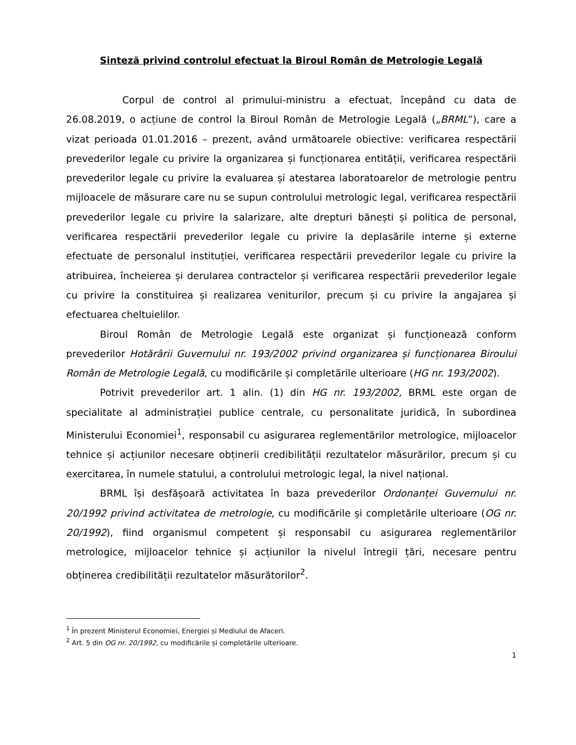Sinteză privind controlul efectuat la Biroul Român de Metrologie Legală
Corpul de control al primului-ministru a efectuat, începând cu data de 26.08.2019, o acțiune de control la Biroul Român de Metrologie Legală („BRML”), care a vizat perioada 01.01.2016 – prezent, având următoarele obiective: verificarea respectării prevederilor legale cu privire la organizarea și funcționarea entității, verificarea respectării prevederilor legale cu privire la evaluarea și atestarea laboratoarelor de metrologie pentru mijloacele de măsurare care nu se supun controlului metrologic legal, verificarea respectării prevederilor legale cu privire la salarizare, alte drepturi bănești și politica de personal, verificarea respectării prevederilor legale cu privire la deplasările interne și externe efectuate de personalul instituției, verificarea respectării prevederilor legale cu privire la atribuirea, încheierea și derularea contractelor și verificarea respectării prevederilor legale cu privire la constituirea și realizarea veniturilor, precum și cu privire la angajarea și efectuarea cheltuielilor.
Biroul Român de Metrologie Legală este organizat și funcționează conform prevederilor Hotărârii Guvernului nr. 193/2002 privind organizarea și funcționarea Biroului Român de Metrologie Legală, cu modificările și completările ulterioare (HG nr. 193/2002).
Potrivit prevederilor art. 1 alin. (1) din HG nr. 193/2002, BRML este organ de specialitate al administrației publice centrale, cu personalitate juridică, în subordinea Ministerului Economiei<sup>1</sup>, responsabil cu asigurarea reglementărilor metrologice, mijloacelor tehnice și acțiunilor necesare obținerii credibilității rezultatelor măsurărilor, precum și cu exercitarea, în numele statului, a controlului metrologic legal, la nivel național.
BRML își desfășoară activitatea în baza prevederilor Ordonanței Guvernului nr. 20/1992 privind activitatea de metrologie, cu modificările și completările ulterioare (OG nr. 20/1992), fiind organismul competent și responsabil cu asigurarea reglementărilor metrologice, mijloacelor tehnice și acțiunilor la nivelul întregii țări, necesare pentru obținerea credibilității rezultatelor măsurătorilor<sup>2</sup>.
<sup>1</sup> În prezent Ministerul Economiei, Energiei și Mediului de Afaceri.
<sup>2</sup> Art. 5 din OG nr. 20/1992, cu modificările și completările ulterioare.
1